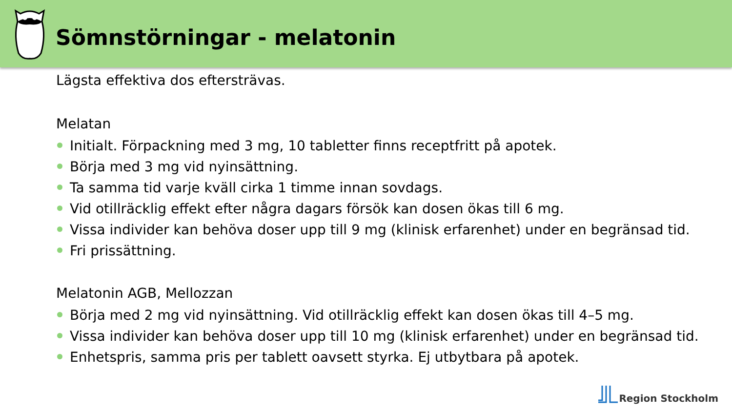Sömnstörningar - melatonin
Lägsta effektiva dos eftersträvas.
Melatan
Initialt. Förpackning med 3 mg, 10 tabletter finns receptfritt på apotek.
Börja med 3 mg vid nyinsättning.
Ta samma tid varje kväll cirka 1 timme innan sovdags.
Vid otillräcklig effekt efter några dagars försök kan dosen ökas till 6 mg.
Vissa individer kan behöva doser upp till 9 mg (klinisk erfarenhet) under en begränsad tid.
Fri prissättning.
Melatonin AGB, Mellozzan
Börja med 2 mg vid nyinsättning. Vid otillräcklig effekt kan dosen ökas till 4–5 mg.
Vissa individer kan behöva doser upp till 10 mg (klinisk erfarenhet) under en begränsad tid.
Enhetspris, samma pris per tablett oavsett styrka. Ej utbytbara på apotek.
Region Stockholm